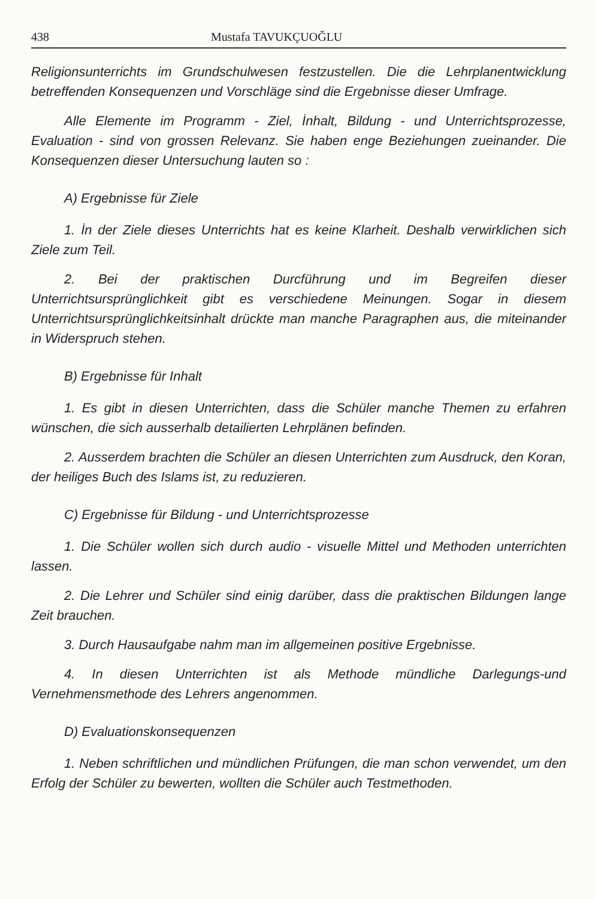438 Mustafa TAVUKÇUOĞLU
Religionsunterrichts im Grundschulwesen festzustellen. Die die Lehrplanentwicklung betreffenden Konsequenzen und Vorschläge sind die Ergebnisse dieser Umfrage.
Alle Elemente im Programm - Ziel, İnhalt, Bildung - und Unterrichtsprozesse, Evaluation - sind von grossen Relevanz. Sie haben enge Beziehungen zueinander. Die Konsequenzen dieser Untersuchung lauten so :
A) Ergebnisse für Ziele
1. İn der Ziele dieses Unterrichts hat es keine Klarheit. Deshalb verwirklichen sich Ziele zum Teil.
2. Bei der praktischen Durcführung und im Begreifen dieser Unterrichtsursprünglichkeit gibt es verschiedene Meinungen. Sogar in diesem Unterrichtsursprünglichkeitsinhalt drückte man manche Paragraphen aus, die miteinander in Widerspruch stehen.
B) Ergebnisse für Inhalt
1. Es gibt in diesen Unterrichten, dass die Schüler manche Themen zu erfahren wünschen, die sich ausserhalb detailierten Lehrplänen befinden.
2. Ausserdem brachten die Schüler an diesen Unterrichten zum Ausdruck, den Koran, der heiliges Buch des Islams ist, zu reduzieren.
C) Ergebnisse für Bildung - und Unterrichtsprozesse
1. Die Schüler wollen sich durch audio - visuelle Mittel und Methoden unterrichten lassen.
2. Die Lehrer und Schüler sind einig darüber, dass die praktischen Bildungen lange Zeit brauchen.
3. Durch Hausaufgabe nahm man im allgemeinen positive Ergebnisse.
4. In diesen Unterrichten ist als Methode mündliche Darlegungs-und Vernehmensmethode des Lehrers angenommen.
D) Evaluationskonsequenzen
1. Neben schriftlichen und mündlichen Prüfungen, die man schon verwendet, um den Erfolg der Schüler zu bewerten, wollten die Schüler auch Testmethoden.